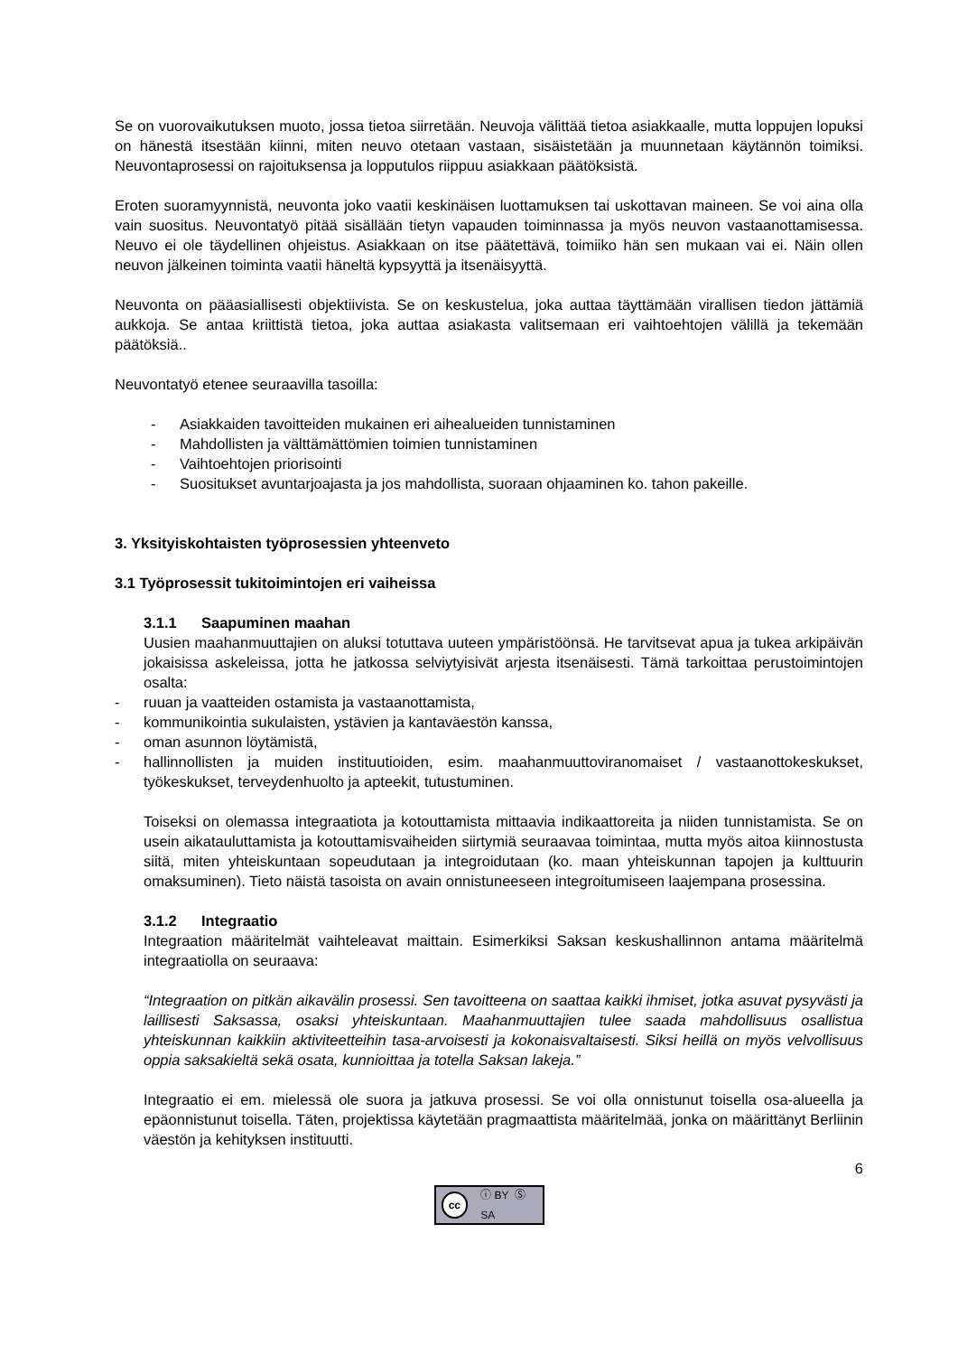Se on vuorovaikutuksen muoto, jossa tietoa siirretään. Neuvoja välittää tietoa asiakkaalle, mutta loppujen lopuksi on hänestä itsestään kiinni, miten neuvo otetaan vastaan, sisäistetään ja muunnetaan käytännön toimiksi. Neuvontaprosessi on rajoituksensa ja lopputulos riippuu asiakkaan päätöksistä.
Eroten suoramyynnistä, neuvonta joko vaatii keskinäisen luottamuksen tai uskottavan maineen. Se voi aina olla vain suositus. Neuvontatyö pitää sisällään tietyn vapauden toiminnassa ja myös neuvon vastaanottamisessa. Neuvo ei ole täydellinen ohjeistus. Asiakkaan on itse päätettävä, toimiiko hän sen mukaan vai ei. Näin ollen neuvon jälkeinen toiminta vaatii häneltä kypsyyttä ja itsenäisyyttä.
Neuvonta on pääasiallisesti objektiivista. Se on keskustelua, joka auttaa täyttämään virallisen tiedon jättämiä aukkoja. Se antaa kriittistä tietoa, joka auttaa asiakasta valitsemaan eri vaihtoehtojen välillä ja tekemään päätöksiä..
Neuvontatyö etenee seuraavilla tasoilla:
- Asiakkaiden tavoitteiden mukainen eri aihealueiden tunnistaminen
- Mahdollisten ja välttämättömien toimien tunnistaminen
- Vaihtoehtojen priorisointi
- Suositukset avuntarjoajasta ja jos mahdollista, suoraan ohjaaminen ko. tahon pakeille.
3. Yksityiskohtaisten työprosessien yhteenveto
3.1 Työprosessit tukitoimintojen eri vaiheissa
3.1.1 Saapuminen maahan
Uusien maahanmuuttajien on aluksi totuttava uuteen ympäristöönsä. He tarvitsevat apua ja tukea arkipäivän jokaisissa askeleissa, jotta he jatkossa selviytyisivät arjesta itsenäisesti. Tämä tarkoittaa perustoimintojen osalta:
- ruuan ja vaatteiden ostamista ja vastaanottamista,
- kommunikointia sukulaisten, ystävien ja kantaväestön kanssa,
- oman asunnon löytämistä,
- hallinnollisten ja muiden instituutioiden, esim. maahanmuuttoviranomaiset / vastaanottokeskukset, työkeskukset, terveydenhuolto ja apteekit, tutustuminen.
Toiseksi on olemassa integraatiota ja kotouttamista mittaavia indikaattoreita ja niiden tunnistamista. Se on usein aikatauluttamista ja kotouttamisvaiheiden siirtymiä seuraavaa toimintaa, mutta myös aitoa kiinnostusta siitä, miten yhteiskuntaan sopeudutaan ja integroidutaan (ko. maan yhteiskunnan tapojen ja kulttuurin omaksuminen). Tieto näistä tasoista on avain onnistuneeseen integroitumiseen laajempana prosessina.
3.1.2 Integraatio
Integraation määritelmät vaihteleavat maittain. Esimerkiksi Saksan keskushallinnon antama määritelmä integraatiolla on seuraava:
“Integraation on pitkän aikavälin prosessi. Sen tavoitteena on saattaa kaikki ihmiset, jotka asuvat pysyvästi ja laillisesti Saksassa, osaksi yhteiskuntaan. Maahanmuuttajien tulee saada mahdollisuus osallistua yhteiskunnan kaikkiin aktiviteetteihin tasa-arvoisesti ja kokonaisvaltaisesti. Siksi heillä on myös velvollisuus oppia saksakieltä sekä osata, kunnioittaa ja totella Saksan lakeja.”
Integraatio ei em. mielessä ole suora ja jatkuva prosessi. Se voi olla onnistunut toisella osa-alueella ja epäonnistunut toisella. Täten, projektissa käytetään pragmaattista määritelmää, jonka on määrittänyt Berliinin väestön ja kehityksen instituutti.
6
cc ⓘ BY Ⓢ SA